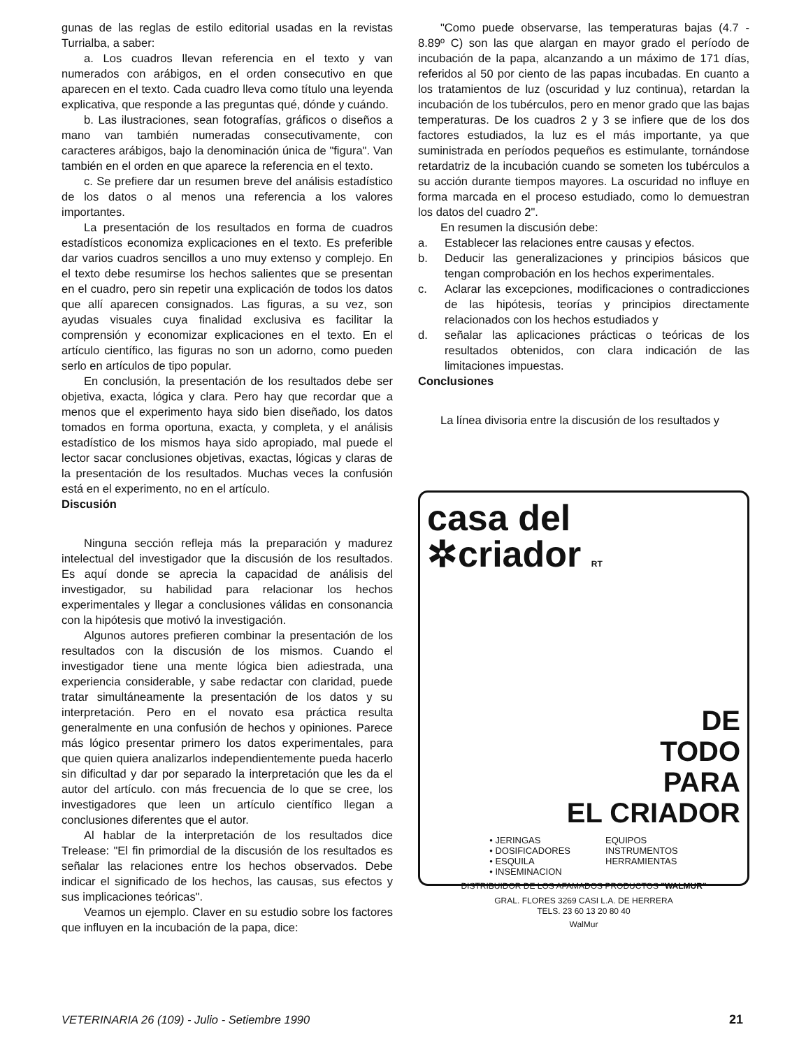gunas de las reglas de estilo editorial usadas en la revistas Turrialba, a saber:
a. Los cuadros llevan referencia en el texto y van numerados con arábigos, en el orden consecutivo en que aparecen en el texto. Cada cuadro lleva como título una leyenda explicativa, que responde a las preguntas qué, dónde y cuándo.
b. Las ilustraciones, sean fotografías, gráficos o diseños a mano van también numeradas consecutivamente, con caracteres arábigos, bajo la denominación única de "figura". Van también en el orden en que aparece la referencia en el texto.
c. Se prefiere dar un resumen breve del análisis estadístico de los datos o al menos una referencia a los valores importantes.
La presentación de los resultados en forma de cuadros estadísticos economiza explicaciones en el texto. Es preferible dar varios cuadros sencillos a uno muy extenso y complejo. En el texto debe resumirse los hechos salientes que se presentan en el cuadro, pero sin repetir una explicación de todos los datos que allí aparecen consignados. Las figuras, a su vez, son ayudas visuales cuya finalidad exclusiva es facilitar la comprensión y economizar explicaciones en el texto. En el artículo científico, las figuras no son un adorno, como pueden serlo en artículos de tipo popular.
En conclusión, la presentación de los resultados debe ser objetiva, exacta, lógica y clara. Pero hay que recordar que a menos que el experimento haya sido bien diseñado, los datos tomados en forma oportuna, exacta, y completa, y el análisis estadístico de los mismos haya sido apropiado, mal puede el lector sacar conclusiones objetivas, exactas, lógicas y claras de la presentación de los resultados. Muchas veces la confusión está en el experimento, no en el artículo.
Discusión
Ninguna sección refleja más la preparación y madurez intelectual del investigador que la discusión de los resultados. Es aquí donde se aprecia la capacidad de análisis del investigador, su habilidad para relacionar los hechos experimentales y llegar a conclusiones válidas en consonancia con la hipótesis que motivó la investigación.
Algunos autores prefieren combinar la presentación de los resultados con la discusión de los mismos. Cuando el investigador tiene una mente lógica bien adiestrada, una experiencia considerable, y sabe redactar con claridad, puede tratar simultáneamente la presentación de los datos y su interpretación. Pero en el novato esa práctica resulta generalmente en una confusión de hechos y opiniones. Parece más lógico presentar primero los datos experimentales, para que quien quiera analizarlos independientemente pueda hacerlo sin dificultad y dar por separado la interpretación que les da el autor del artículo. con más frecuencia de lo que se cree, los investigadores que leen un artículo científico llegan a conclusiones diferentes que el autor.
Al hablar de la interpretación de los resultados dice Trelease: "El fin primordial de la discusión de los resultados es señalar las relaciones entre los hechos observados. Debe indicar el significado de los hechos, las causas, sus efectos y sus implicaciones teóricas".
Veamos un ejemplo. Claver en su estudio sobre los factores que influyen en la incubación de la papa, dice:
"Como puede observarse, las temperaturas bajas (4.7 - 8.89º C) son las que alargan en mayor grado el período de incubación de la papa, alcanzando a un máximo de 171 días, referidos al 50 por ciento de las papas incubadas. En cuanto a los tratamientos de luz (oscuridad y luz continua), retardan la incubación de los tubérculos, pero en menor grado que las bajas temperaturas. De los cuadros 2 y 3 se infiere que de los dos factores estudiados, la luz es el más importante, ya que suministrada en períodos pequeños es estimulante, tornándose retardatriz de la incubación cuando se someten los tubérculos a su acción durante tiempos mayores. La oscuridad no influye en forma marcada en el proceso estudiado, como lo demuestran los datos del cuadro 2".
En resumen la discusión debe:
a. Establecer las relaciones entre causas y efectos.
b. Deducir las generalizaciones y principios básicos que tengan comprobación en los hechos experimentales.
c. Aclarar las excepciones, modificaciones o contradicciones de las hipótesis, teorías y principios directamente relacionados con los hechos estudiados y
d. señalar las aplicaciones prácticas o teóricas de los resultados obtenidos, con clara indicación de las limitaciones impuestas.
Conclusiones
La línea divisoria entre la discusión de los resultados y
casa del
✲criador RT
DE
TODO
PARA
EL CRIADOR
• JERINGAS
• DOSIFICADORES
• ESQUILA
• INSEMINACION
EQUIPOS
INSTRUMENTOS
HERRAMIENTAS
DISTRIBUIDOR DE LOS AFAMADOS PRODUCTOS "WALMUR"
GRAL. FLORES 3269 CASI L.A. DE HERRERA
TELS. 23 60 13 20 80 40
WalMur
VETERINARIA 26 (109) - Julio - Setiembre 1990 21